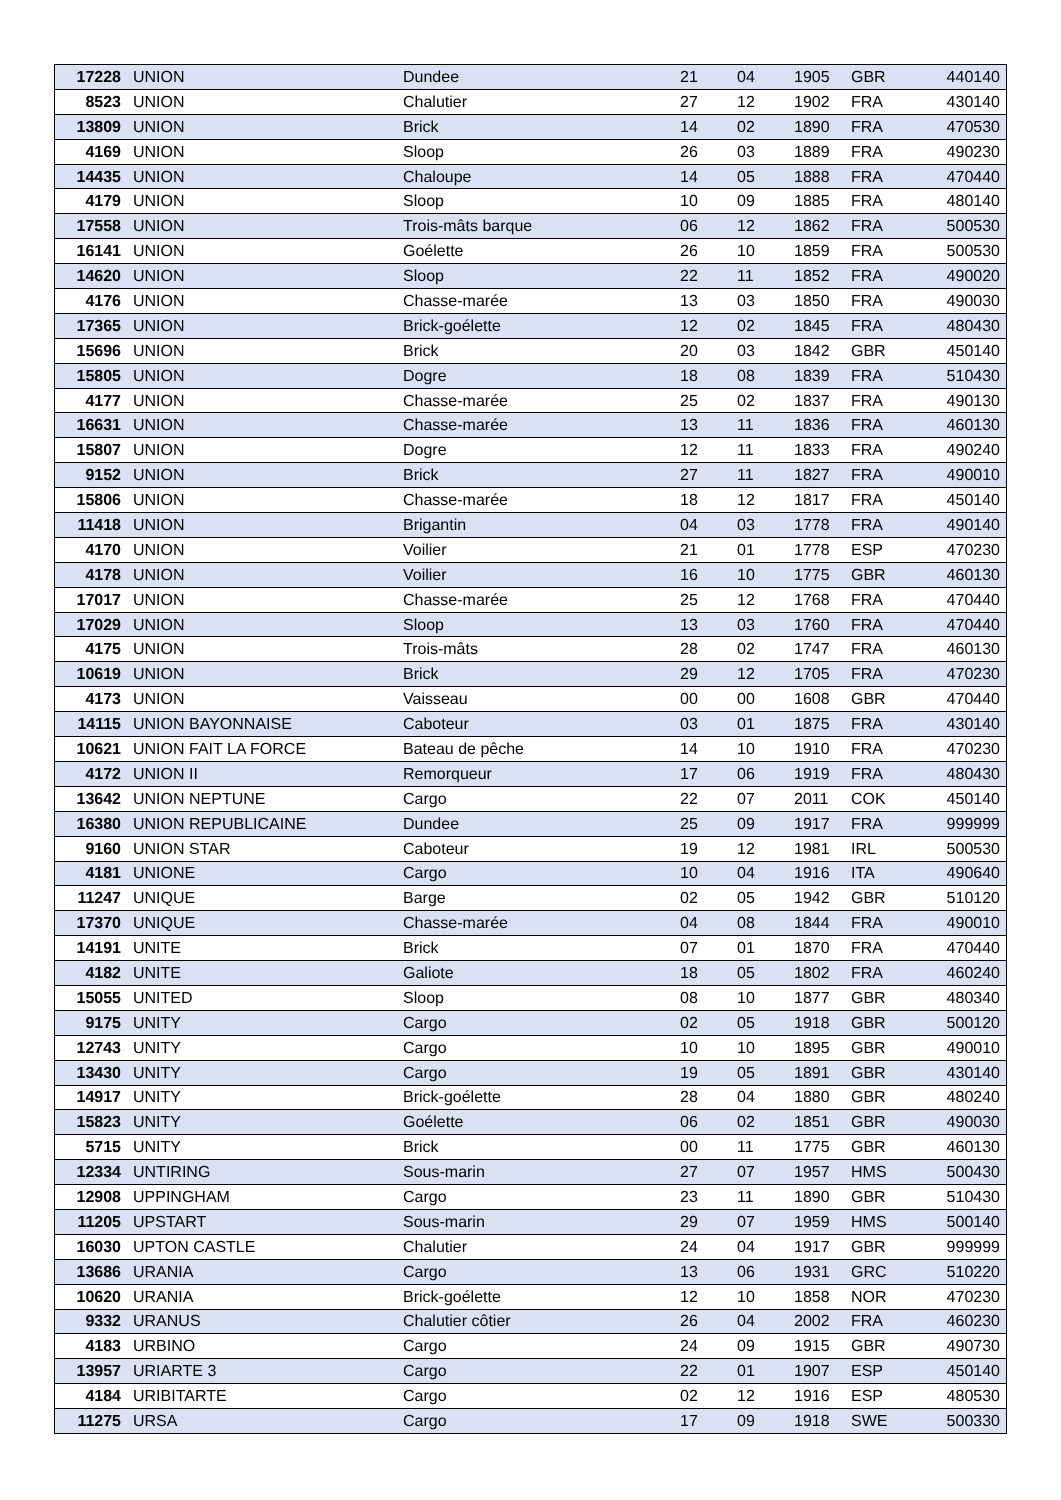| 17228 | UNION | Dundee | 21 | 04 | 1905 | GBR | 440140 |
| 8523 | UNION | Chalutier | 27 | 12 | 1902 | FRA | 430140 |
| 13809 | UNION | Brick | 14 | 02 | 1890 | FRA | 470530 |
| 4169 | UNION | Sloop | 26 | 03 | 1889 | FRA | 490230 |
| 14435 | UNION | Chaloupe | 14 | 05 | 1888 | FRA | 470440 |
| 4179 | UNION | Sloop | 10 | 09 | 1885 | FRA | 480140 |
| 17558 | UNION | Trois-mâts barque | 06 | 12 | 1862 | FRA | 500530 |
| 16141 | UNION | Goélette | 26 | 10 | 1859 | FRA | 500530 |
| 14620 | UNION | Sloop | 22 | 11 | 1852 | FRA | 490020 |
| 4176 | UNION | Chasse-marée | 13 | 03 | 1850 | FRA | 490030 |
| 17365 | UNION | Brick-goélette | 12 | 02 | 1845 | FRA | 480430 |
| 15696 | UNION | Brick | 20 | 03 | 1842 | GBR | 450140 |
| 15805 | UNION | Dogre | 18 | 08 | 1839 | FRA | 510430 |
| 4177 | UNION | Chasse-marée | 25 | 02 | 1837 | FRA | 490130 |
| 16631 | UNION | Chasse-marée | 13 | 11 | 1836 | FRA | 460130 |
| 15807 | UNION | Dogre | 12 | 11 | 1833 | FRA | 490240 |
| 9152 | UNION | Brick | 27 | 11 | 1827 | FRA | 490010 |
| 15806 | UNION | Chasse-marée | 18 | 12 | 1817 | FRA | 450140 |
| 11418 | UNION | Brigantin | 04 | 03 | 1778 | FRA | 490140 |
| 4170 | UNION | Voilier | 21 | 01 | 1778 | ESP | 470230 |
| 4178 | UNION | Voilier | 16 | 10 | 1775 | GBR | 460130 |
| 17017 | UNION | Chasse-marée | 25 | 12 | 1768 | FRA | 470440 |
| 17029 | UNION | Sloop | 13 | 03 | 1760 | FRA | 470440 |
| 4175 | UNION | Trois-mâts | 28 | 02 | 1747 | FRA | 460130 |
| 10619 | UNION | Brick | 29 | 12 | 1705 | FRA | 470230 |
| 4173 | UNION | Vaisseau | 00 | 00 | 1608 | GBR | 470440 |
| 14115 | UNION BAYONNAISE | Caboteur | 03 | 01 | 1875 | FRA | 430140 |
| 10621 | UNION FAIT LA FORCE | Bateau de pêche | 14 | 10 | 1910 | FRA | 470230 |
| 4172 | UNION II | Remorqueur | 17 | 06 | 1919 | FRA | 480430 |
| 13642 | UNION NEPTUNE | Cargo | 22 | 07 | 2011 | COK | 450140 |
| 16380 | UNION REPUBLICAINE | Dundee | 25 | 09 | 1917 | FRA | 999999 |
| 9160 | UNION STAR | Caboteur | 19 | 12 | 1981 | IRL | 500530 |
| 4181 | UNIONE | Cargo | 10 | 04 | 1916 | ITA | 490640 |
| 11247 | UNIQUE | Barge | 02 | 05 | 1942 | GBR | 510120 |
| 17370 | UNIQUE | Chasse-marée | 04 | 08 | 1844 | FRA | 490010 |
| 14191 | UNITE | Brick | 07 | 01 | 1870 | FRA | 470440 |
| 4182 | UNITE | Galiote | 18 | 05 | 1802 | FRA | 460240 |
| 15055 | UNITED | Sloop | 08 | 10 | 1877 | GBR | 480340 |
| 9175 | UNITY | Cargo | 02 | 05 | 1918 | GBR | 500120 |
| 12743 | UNITY | Cargo | 10 | 10 | 1895 | GBR | 490010 |
| 13430 | UNITY | Cargo | 19 | 05 | 1891 | GBR | 430140 |
| 14917 | UNITY | Brick-goélette | 28 | 04 | 1880 | GBR | 480240 |
| 15823 | UNITY | Goélette | 06 | 02 | 1851 | GBR | 490030 |
| 5715 | UNITY | Brick | 00 | 11 | 1775 | GBR | 460130 |
| 12334 | UNTIRING | Sous-marin | 27 | 07 | 1957 | HMS | 500430 |
| 12908 | UPPINGHAM | Cargo | 23 | 11 | 1890 | GBR | 510430 |
| 11205 | UPSTART | Sous-marin | 29 | 07 | 1959 | HMS | 500140 |
| 16030 | UPTON CASTLE | Chalutier | 24 | 04 | 1917 | GBR | 999999 |
| 13686 | URANIA | Cargo | 13 | 06 | 1931 | GRC | 510220 |
| 10620 | URANIA | Brick-goélette | 12 | 10 | 1858 | NOR | 470230 |
| 9332 | URANUS | Chalutier côtier | 26 | 04 | 2002 | FRA | 460230 |
| 4183 | URBINO | Cargo | 24 | 09 | 1915 | GBR | 490730 |
| 13957 | URIARTE 3 | Cargo | 22 | 01 | 1907 | ESP | 450140 |
| 4184 | URIBITARTE | Cargo | 02 | 12 | 1916 | ESP | 480530 |
| 11275 | URSA | Cargo | 17 | 09 | 1918 | SWE | 500330 |